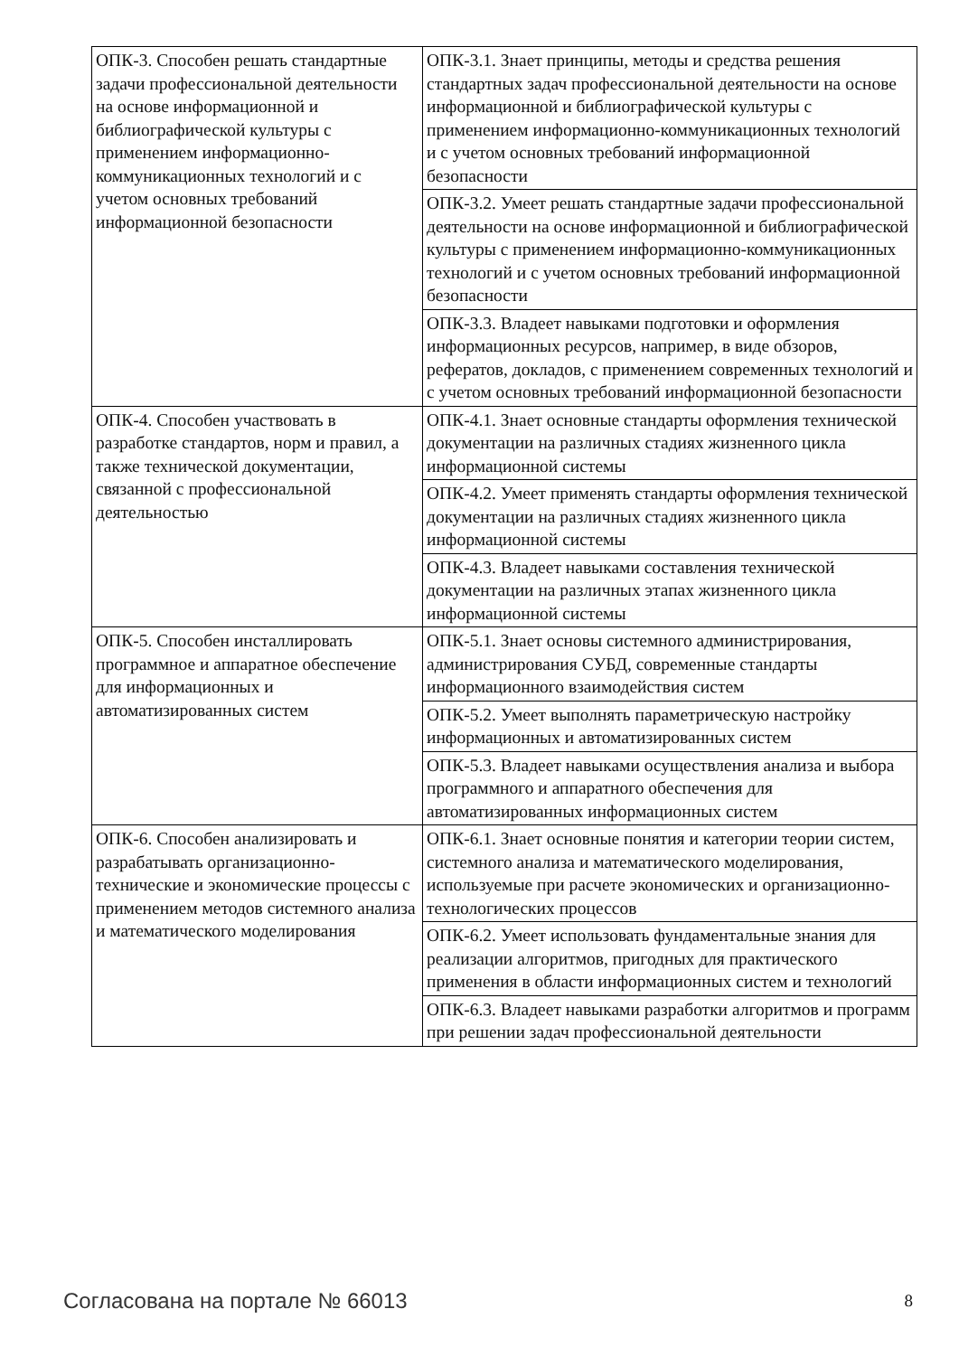| ОПК-3. Способен решать стандартные задачи профессиональной деятельности на основе информационной и библиографической культуры с применением информационно-коммуникационных технологий и с учетом основных требований информационной безопасности | ОПК-3.1. Знает принципы, методы и средства решения стандартных задач профессиональной деятельности на основе информационной и библиографической культуры с применением информационно-коммуникационных технологий и с учетом основных требований информационной безопасности |
| | ОПК-3.2. Умеет решать стандартные задачи профессиональной деятельности на основе информационной и библиографической культуры с применением информационно-коммуникационных технологий и с учетом основных требований информационной безопасности |
| | ОПК-3.3. Владеет навыками подготовки и оформления информационных ресурсов, например, в виде обзоров, рефератов, докладов, с применением современных технологий и с учетом основных требований информационной безопасности |
| ОПК-4. Способен участвовать в разработке стандартов, норм и правил, а также технической документации, связанной с профессиональной деятельностью | ОПК-4.1. Знает основные стандарты оформления технической документации на различных стадиях жизненного цикла информационной системы |
| | ОПК-4.2. Умеет применять стандарты оформления технической документации на различных стадиях жизненного цикла информационной системы |
| | ОПК-4.3. Владеет навыками составления технической документации на различных этапах жизненного цикла информационной системы |
| ОПК-5. Способен инсталлировать программное и аппаратное обеспечение для информационных и автоматизированных систем | ОПК-5.1. Знает основы системного администрирования, администрирования СУБД, современные стандарты информационного взаимодействия систем |
| | ОПК-5.2. Умеет выполнять параметрическую настройку информационных и автоматизированных систем |
| | ОПК-5.3. Владеет навыками осуществления анализа и выбора программного и аппаратного обеспечения для автоматизированных информационных систем |
| ОПК-6. Способен анализировать и разрабатывать организационно-технические и экономические процессы с применением методов системного анализа и математического моделирования | ОПК-6.1. Знает основные понятия и категории теории систем, системного анализа и математического моделирования, используемые при расчете экономических и организационно-технологических процессов |
| | ОПК-6.2. Умеет использовать фундаментальные знания для реализации алгоритмов, пригодных для практического применения в области информационных систем и технологий |
| | ОПК-6.3. Владеет навыками разработки алгоритмов и программ при решении задач профессиональной деятельности |
Согласована на портале № 66013 8